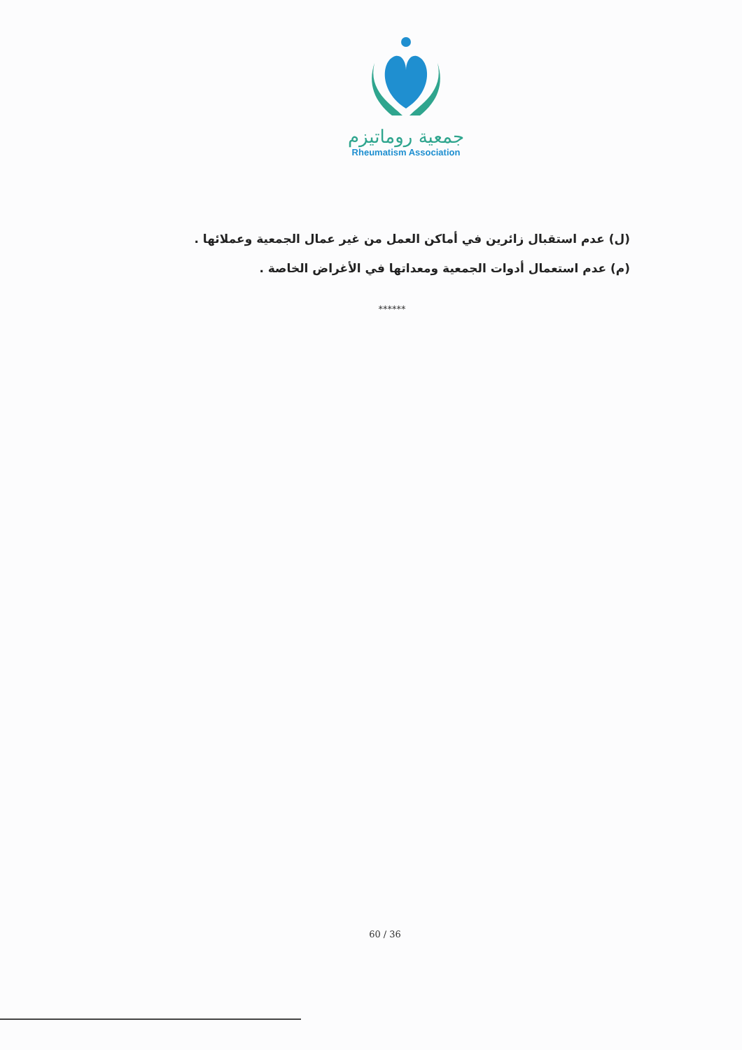جمعية روماتيزم
Rheumatism Association
(ل) عدم استقبال زائرين في أماكن العمل من غير عمال الجمعية وعملائها .
(م) عدم استعمال أدوات الجمعية ومعداتها في الأغراض الخاصة .
******
60 / 36